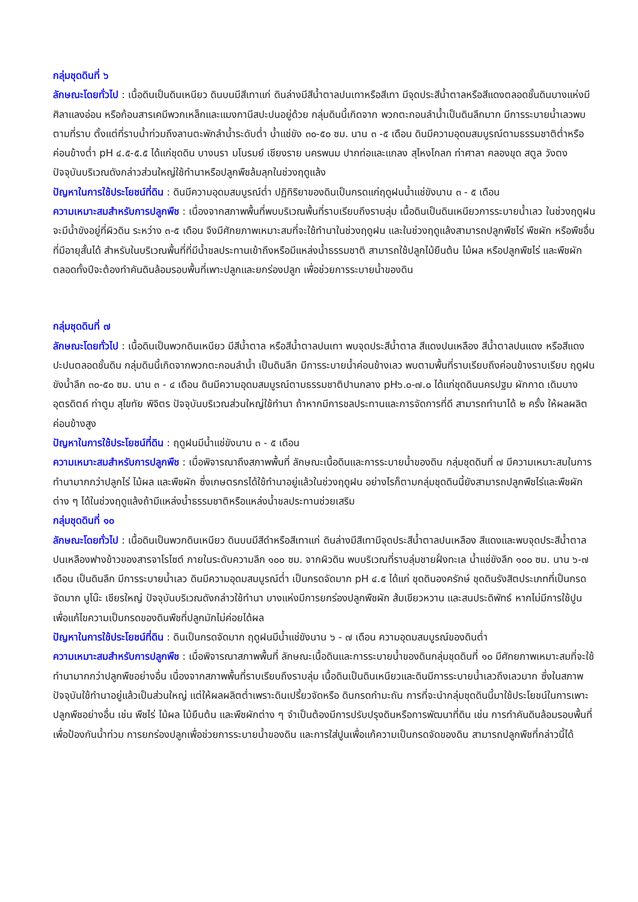กลุ่มชุดดินที่ ๖
ลักษณะโดยทั่วไป : เนื้อดินเป็นดินเหนียว ดินบนมีสีเทาแก่ ดินล่างมีสีน้ำตาลปนเทาหรือสีเทา มีจุดประสีน้ำตาลหรือสีแดงตลอดชั้นดินบางแห่งมีศิลาแลงอ่อน หรือก้อนสารเคมีพวกเหล็กและแมงกานีสปะปนอยู่ด้วย กลุ่มดินนี้เกิดจาก พวกตะกอนลำน้ำเป็นดินลึกมาก มีการระบายน้ำเลวพบตามที่ราบ ตั้งแต่ที่ราบน้ำท่วมถึงลานตะพักลำน้ำระดับต่ำ น้ำแช่ขัง ๓๐-๕๐ ซม. นาน ๓ -๕ เดือน ดินมีความอุดมสมบูรณ์ตามธรรมชาติต่ำหรือค่อนข้างต่ำ pH ๔.๕-๕.๕ ได้แก่ชุดดิน บางนรา มโนรมย์ เชียงราย นครพนม ปากท่อและแกลง สุไหงโกลก ท่าศาลา คลองขุด สตูล วังตง ปัจจุบันบริเวณดังกล่าวส่วนใหญ่ใช้ทำนาหรือปลูกพืชล้มลุกในช่วงฤดูแล้ง
ปัญหาในการใช้ประโยชน์ที่ดิน : ดินมีความอุดมสมบูรณ์ต่ำ ปฏิกิริยาของดินเป็นกรดแก่ฤดูฝนน้ำแช่ขังนาน ๓ - ๕ เดือน
ความเหมาะสมสำหรับการปลูกพืช : เนื่องจากสภาพพื้นที่พบบริเวณพื้นที่ราบเรียบถึงราบลุ่ม เนื้อดินเป็นดินเหนียวการระบายน้ำเลว ในช่วงฤดูฝนจะมีน้ำขังอยู่ที่ผิวดิน ระหว่าง ๓-๕ เดือน จึงมีศักยภาพเหมาะสมที่จะใช้ทำนาในช่วงฤดูฝน และในช่วงฤดูแล้งสามารถปลูกพืชไร่ พืชผัก หรือพืชอื่นที่มีอายุสั้นได้ สำหรับในบริเวณพื้นที่ที่มีน้ำชลประทานเข้าถึงหรือมีแหล่งน้ำธรรมชาติ สามารถใช้ปลูกไม้ยืนต้น ไม้ผล หรือปลูกพืชไร่ และพืชผัก ตลอดทั้งปีจะต้องทำคันดินล้อมรอบพื้นที่เพาะปลูกและยกร่องปลูก เพื่อช่วยการระบายน้ำของดิน
กลุ่มชุดดินที่ ๗
ลักษณะโดยทั่วไป : เนื้อดินเป็นพวกดินเหนียว มีสีน้ำตาล หรือสีน้ำตาลปนเทา พบจุดประสีน้ำตาล สีแดงปนเหลือง สีน้ำตาลปนแดง หรือสีแดงปะปนตลอดชั้นดิน กลุ่มดินนี้เกิดจากพวกตะกอนลำน้ำ เป็นดินลึก มีการระบายน้ำค่อนข้างเลว พบตามพื้นที่ราบเรียบถึงค่อนข้างราบเรียบ ฤดูฝนขังน้ำลึก ๓๐-๕๐ ซม. นาน ๓ - ๔ เดือน ดินมีความอุดมสมบูรณ์ตามธรรมชาติปานกลาง pH๖.๐-๗.๐ ได้แก่ชุดดินนครปฐม ผักกาด เดิมบาง อุตรดิตถ์ ท่าตูม สุโขทัย พิจิตร ปัจจุบันบริเวณส่วนใหญ่ใช้ทำนา ถ้าหากมีการชลประทานและการจัดการที่ดี สามารถทำนาได้ ๒ ครั้ง ให้ผลผลิตค่อนข้างสูง
ปัญหาในการใช้ประโยชน์ที่ดิน : ฤดูฝนมีน้ำแช่ขังนาน ๓ - ๕ เดือน
ความเหมาะสมสำหรับการปลูกพืช : เมื่อพิจารณาถึงสภาพพื้นที่ ลักษณะเนื้อดินและการระบายน้ำของดิน กลุ่มชุดดินที่ ๗ มีความเหมาะสมในการทำนามากกว่าปลูกไร่ ไม้ผล และพืชผัก ซึ่งเกษตรกรได้ใช้ทำนาอยู่แล้วในช่วงฤดูฝน อย่างไรก็ตามกลุ่มชุดดินนี้ยังสามารถปลูกพืชไร่และพืชผักต่าง ๆ ได้ในช่วงฤดูแล้งถ้ามีแหล่งน้ำธรรมชาติหรือแหล่งน้ำชลประทานช่วยเสริม
กลุ่มชุดดินที่ ๑๐
ลักษณะโดยทั่วไป : เนื้อดินเป็นพวกดินเหนียว ดินบนมีสีดำหรือสีเทาแก่ ดินล่างมีสีเทามีจุดประสีน้ำตาลปนเหลือง สีแดงและพบจุดประสีน้ำตาลปนเหลืองฟางข้าวของสารจาโรไซต์ ภายในระดับความลึก ๑๐๐ ซม. จากผิวดิน พบบริเวณที่ราบลุ่มชายฝั่งทะเล น้ำแช่ขังลึก ๑๐๐ ซม. นาน ๖-๗ เดือน เป็นดินลึก มีการระบายน้ำเลว ดินมีความอุดมสมบูรณ์ต่ำ เป็นกรดจัดมาก pH ๔.๕ ได้แก่ ชุดดินองครักษ์ ชุดดินรังสิตประเภทที่เป็นกรดจัดมาก นูโน๊ะ เชียรใหญ่ ปัจจุบันบริเวณดังกล่าวใช้ทำนา บางแห่งมีการยกร่องปลูกพืชผัก ส้มเขียวหวาน และสนประดิพัทธ์ หากไม่มีการใช้ปูน เพื่อแก้ไขความเป็นกรดของดินพืชที่ปลูกมักไม่ค่อยได้ผล
ปัญหาในการใช้ประโยชน์ที่ดิน : ดินเป็นกรดจัดมาก ฤดูฝนมีน้ำแช่ขังนาน ๖ - ๗ เดือน ความอุดมสมบูรณ์ของดินต่ำ
ความเหมาะสมสำหรับการปลูกพืช : เมื่อพิจารณาสภาพพื้นที่ ลักษณะเนื้อดินและการระบายน้ำของดินกลุ่มชุดดินที่ ๑๐ มีศักยภาพเหมาะสมที่จะใช้ทำนามากกว่าปลูกพืชอย่างอื่น เนื่องจากสภาพพื้นที่ราบเรียบถึงราบลุ่ม เนื้อดินเป็นดินเหนียวและดินมีการระบายน้ำเลวถึงเลวมาก ซึ่งในสภาพปัจจุบันใช้ทำนาอยู่แล้วเป็นส่วนใหญ่ แต่ให้ผลผลิตต่ำเพราะดินเปรี้ยวจัดหรือ ดินกรดกำมะถัน การที่จะนำกลุ่มชุดดินนี้มาใช้ประโยชน์ในการเพาะปลูกพืชอย่างอื่น เช่น พืชไร่ ไม้ผล ไม้ยืนต้น และพืชผักต่าง ๆ จำเป็นต้องมีการปรับปรุงดินหรือการพัฒนาที่ดิน เช่น การทำคันดินล้อมรอบพื้นที่เพื่อป้องกันน้ำท่วม การยกร่องปลูกเพื่อช่วยการระบายน้ำของดิน และการใส่ปูนเพื่อแก้ความเป็นกรดจัดของดิน สามารถปลูกพืชที่กล่าวนี้ได้